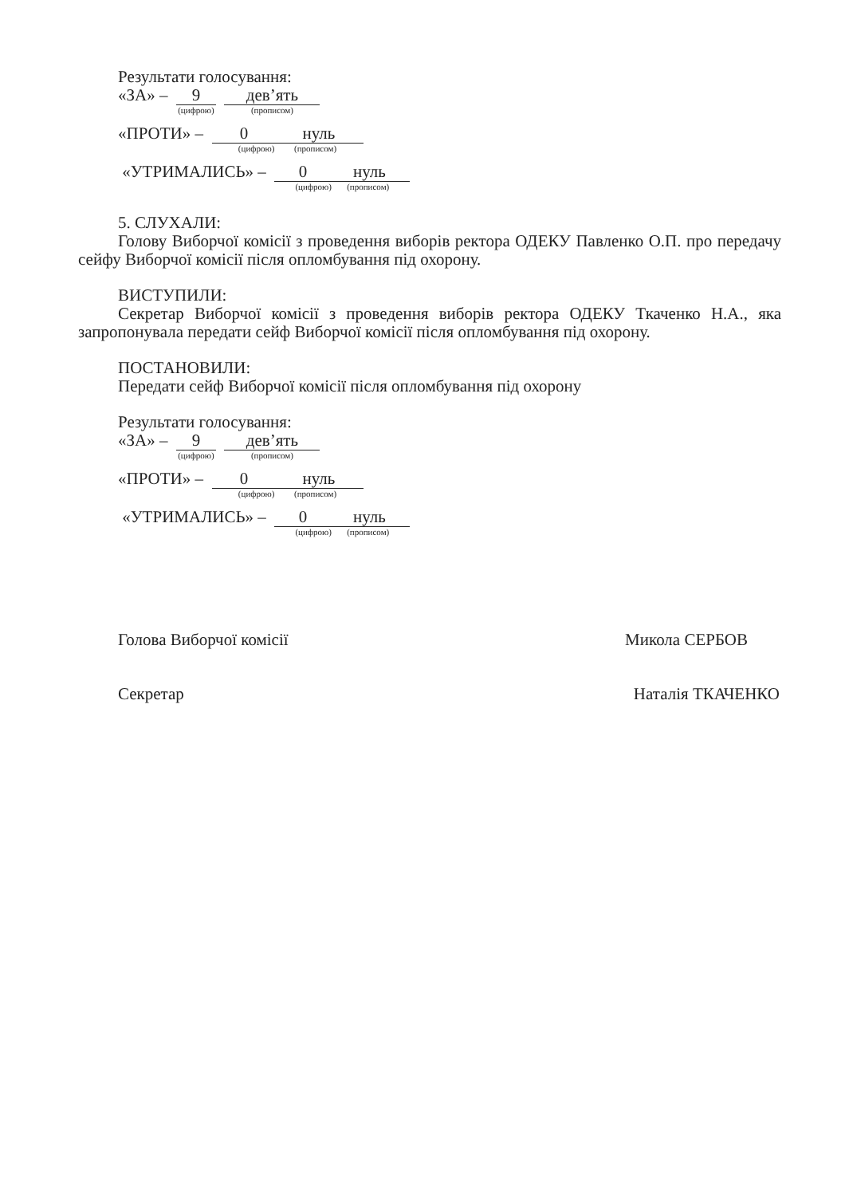Результати голосування:
«ЗА» –
9 (цифрою)
дев’ять (прописом)
«ПРОТИ» –
0 нуль (цифрою) (прописом)
«УТРИМАЛИСЬ» –
0 нуль (цифрою) (прописом)
5. СЛУХАЛИ:
Голову Виборчої комісії з проведення виборів ректора ОДЕКУ Павленко О.П. про передачу сейфу Виборчої комісії після опломбування під охорону.
ВИСТУПИЛИ:
Секретар Виборчої комісії з проведення виборів ректора ОДЕКУ Ткаченко Н.А., яка запропонувала передати сейф Виборчої комісії після опломбування під охорону.
ПОСТАНОВИЛИ:
Передати сейф Виборчої комісії після опломбування під охорону
Результати голосування:
«ЗА» –
9 (цифрою)
дев’ять (прописом)
«ПРОТИ» –
0 нуль (цифрою) (прописом)
«УТРИМАЛИСЬ» –
0 нуль (цифрою) (прописом)
Голова Виборчої комісії Микола СЕРБОВ
Секретар Наталія ТКАЧЕНКО